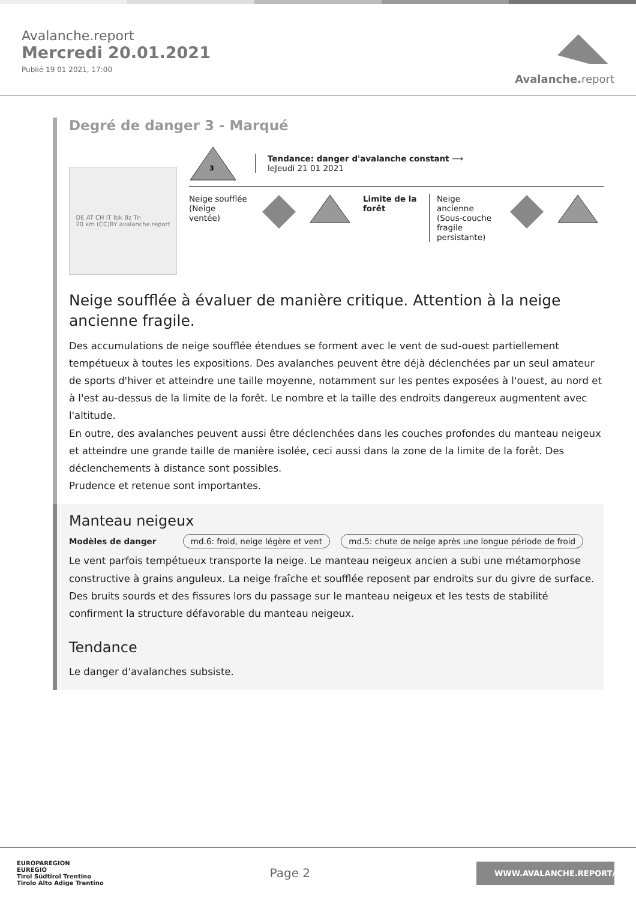Avalanche.report
Mercredi 20.01.2021
Publié 19 01 2021, 17:00
Avalanche. report
Degré de danger 3 - Marqué
DE AT CH IT Ibk Bz Tn
20 km (CC)BY avalanche.report
3
Tendance: danger d'avalanche constant ⟶
leJeudi 21 01 2021
Neige soufflée (Neige ventée)
Limite de la forêt
Neige ancienne (Sous-couche fragile persistante)
Neige soufflée à évaluer de manière critique. Attention à la neige ancienne fragile.
Des accumulations de neige soufflée étendues se forment avec le vent de sud-ouest partiellement tempétueux à toutes les expositions. Des avalanches peuvent être déjà déclenchées par un seul amateur de sports d'hiver et atteindre une taille moyenne, notamment sur les pentes exposées à l'ouest, au nord et à l'est au-dessus de la limite de la forêt. Le nombre et la taille des endroits dangereux augmentent avec l'altitude.
En outre, des avalanches peuvent aussi être déclenchées dans les couches profondes du manteau neigeux et atteindre une grande taille de manière isolée, ceci aussi dans la zone de la limite de la forêt. Des déclenchements à distance sont possibles.
Prudence et retenue sont importantes.
Manteau neigeux
Modèles de danger md.6: froid, neige légère et vent md.5: chute de neige après une longue période de froid
Le vent parfois tempétueux transporte la neige. Le manteau neigeux ancien a subi une métamorphose constructive à grains anguleux. La neige fraîche et soufflée reposent par endroits sur du givre de surface. Des bruits sourds et des fissures lors du passage sur le manteau neigeux et les tests de stabilité confirment la structure défavorable du manteau neigeux.
Tendance
Le danger d'avalanches subsiste.
EUROPAREGION
EUREGIO
Tirol Südtirol Trentino
Tirolo Alto Adige Trentino
Page 2
WWW.AVALANCHE.REPORT/F